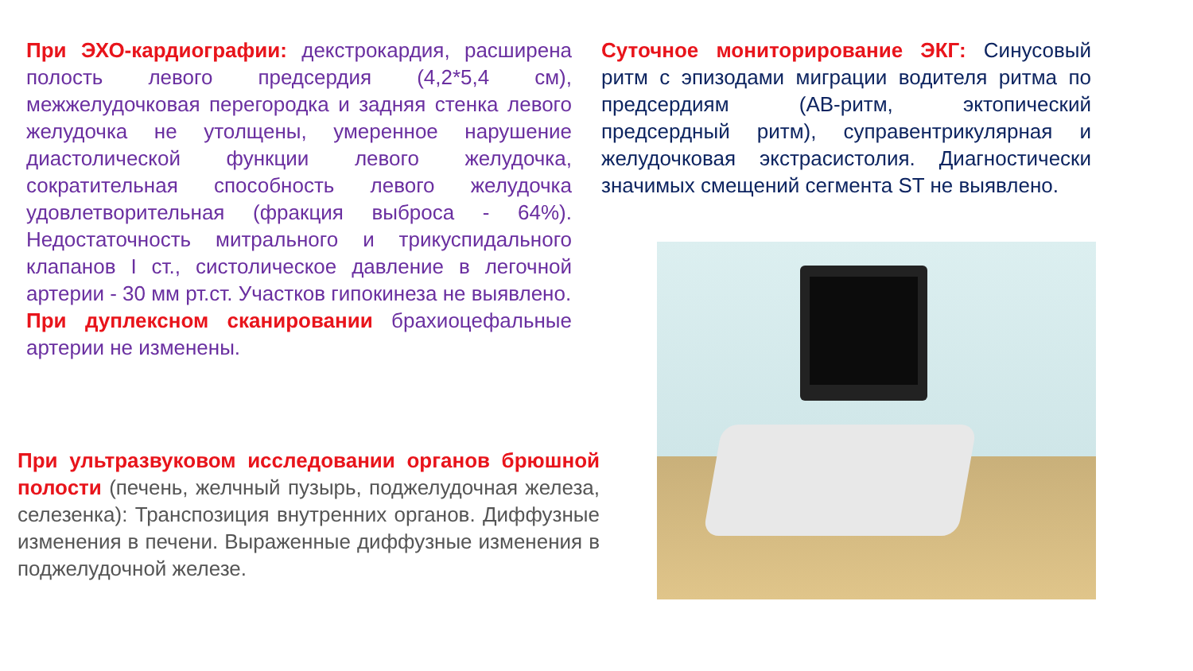При ЭХО-кардиографии: декстрокардия, расширена полость левого предсердия (4,2*5,4 см), межжелудочковая перегородка и задняя стенка левого желудочка не утолщены, умеренное нарушение диастолической функции левого желудочка, сократительная способность левого желудочка удовлетворительная (фракция выброса - 64%). Недостаточность митрального и трикуспидального клапанов I ст., систолическое давление в легочной артерии - 30 мм рт.ст. Участков гипокинеза не выявлено.
При дуплексном сканировании брахиоцефальные артерии не изменены.
Суточное мониторирование ЭКГ: Синусовый ритм с эпизодами миграции водителя ритма по предсердиям (АВ-ритм, эктопический предсердный ритм), суправентрикулярная и желудочковая экстрасистолия. Диагностически значимых смещений сегмента ST не выявлено.
При ультразвуковом исследовании органов брюшной полости (печень, желчный пузырь, поджелудочная железа, селезенка): Транспозиция внутренних органов. Диффузные изменения в печени. Выраженные диффузные изменения в поджелудочной железе.